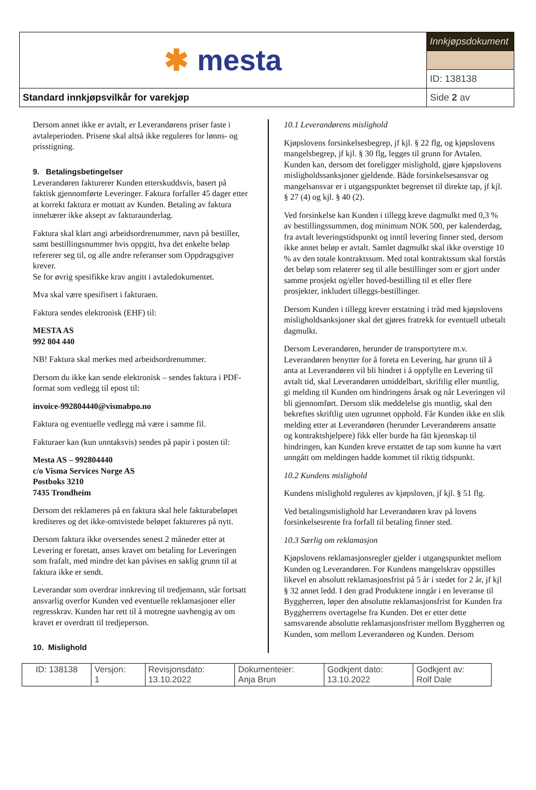| ✱ mesta | Innkjøpsdokument | |
| | ID: 138138 | |
| Standard innkjøpsvilkår for varekjøp | | Side 2 av |
Dersom annet ikke er avtalt, er Leverandørens priser faste i avtaleperioden. Prisene skal altså ikke reguleres for lønns- og prisstigning.
9. Betalingsbetingelser
Leverandøren fakturerer Kunden etterskuddsvis, basert på faktisk gjennomførte Leveringer. Faktura forfaller 45 dager etter at korrekt faktura er mottatt av Kunden. Betaling av faktura innebærer ikke aksept av fakturaunderlag.
Faktura skal klart angi arbeidsordrenummer, navn på bestiller, samt bestillingsnummer hvis oppgitt, hva det enkelte beløp refererer seg til, og alle andre referanser som Oppdragsgiver krever.
Se for øvrig spesifikke krav angitt i avtaledokumentet.
Mva skal være spesifisert i fakturaen.
Faktura sendes elektronisk (EHF) til:
MESTA AS
992 804 440
NB! Faktura skal merkes med arbeidsordrenummer.
Dersom du ikke kan sende elektronisk – sendes faktura i PDF-format som vedlegg til epost til:
invoice-992804440@vismabpo.no
Faktura og eventuelle vedlegg må være i samme fil.
Fakturaer kan (kun unntaksvis) sendes på papir i posten til:
Mesta AS – 992804440
c/o Visma Services Norge AS
Postboks 3210
7435 Trondheim
Dersom det reklameres på en faktura skal hele fakturabeløpet krediteres og det ikke-omtvistede beløpet faktureres på nytt.
Dersom faktura ikke oversendes senest 2 måneder etter at Levering er foretatt, anses kravet om betaling for Leveringen som frafalt, med mindre det kan påvises en saklig grunn til at faktura ikke er sendt.
Leverandør som overdrar innkreving til tredjemann, står fortsatt ansvarlig overfor Kunden ved eventuelle reklamasjoner eller regresskrav. Kunden har rett til å motregne uavhengig av om kravet er overdratt til tredjeperson.
10. Mislighold
10.1 Leverandørens mislighold
Kjøpslovens forsinkelsesbegrep, jf kjl. § 22 flg, og kjøpslovens mangelsbegrep, jf kjl. § 30 flg, legges til grunn for Avtalen. Kunden kan, dersom det foreligger mislighold, gjøre kjøpslovens misligholdssanksjoner gjeldende. Både forsinkelsesansvar og mangelsansvar er i utgangspunktet begrenset til direkte tap, jf kjl. § 27 (4) og kjl. § 40 (2).
Ved forsinkelse kan Kunden i tillegg kreve dagmulkt med 0,3 % av bestillingssummen, dog minimum NOK 500, per kalenderdag, fra avtalt leveringstidspunkt og inntil levering finner sted, dersom ikke annet beløp er avtalt. Samlet dagmulkt skal ikke overstige 10 % av den totale kontraktssum. Med total kontraktssum skal forstås det beløp som relaterer seg til alle bestillinger som er gjort under samme prosjekt og/eller hoved-bestilling til et eller flere prosjekter, inkludert tilleggs-bestillinger.
Dersom Kunden i tillegg krever erstatning i tråd med kjøpslovens misligholdsanksjoner skal det gjøres fratrekk for eventuell utbetalt dagmulkt.
Dersom Leverandøren, herunder de transportytere m.v. Leverandøren benytter for å foreta en Levering, har grunn til å anta at Leverandøren vil bli hindret i å oppfylle en Levering til avtalt tid, skal Leverandøren umiddelbart, skriftlig eller muntlig, gi melding til Kunden om hindringens årsak og når Leveringen vil bli gjennomført. Dersom slik meddelelse gis muntlig, skal den bekreftes skriftlig uten ugrunnet opphold. Får Kunden ikke en slik melding etter at Leverandøren (herunder Leverandørens ansatte og kontraktshjelpere) fikk eller burde ha fått kjennskap til hindringen, kan Kunden kreve erstattet de tap som kunne ha vært unngått om meldingen hadde kommet til riktig tidspunkt.
10.2 Kundens mislighold
Kundens mislighold reguleres av kjøpsloven, jf kjl. § 51 flg.
Ved betalingsmislighold har Leverandøren krav på lovens forsinkelsesrente fra forfall til betaling finner sted.
10.3 Særlig om reklamasjon
Kjøpslovens reklamasjonsregler gjelder i utgangspunktet mellom Kunden og Leverandøren. For Kundens mangelskrav oppstilles likevel en absolutt reklamasjonsfrist på 5 år i stedet for 2 år, jf kjl § 32 annet ledd. I den grad Produktene inngår i en leveranse til Byggherren, løper den absolutte reklamasjonsfrist for Kunden fra Byggherrens overtagelse fra Kunden. Det er etter dette samsvarende absolutte reklamasjonsfrister mellom Byggherren og Kunden, som mellom Leverandøren og Kunden. Dersom
| ID: 138138 | Versjon: 1 | Revisjonsdato: 13.10.2022 | Dokumenteier: Anja Brun | Godkjent dato: 13.10.2022 | Godkjent av: Rolf Dale |